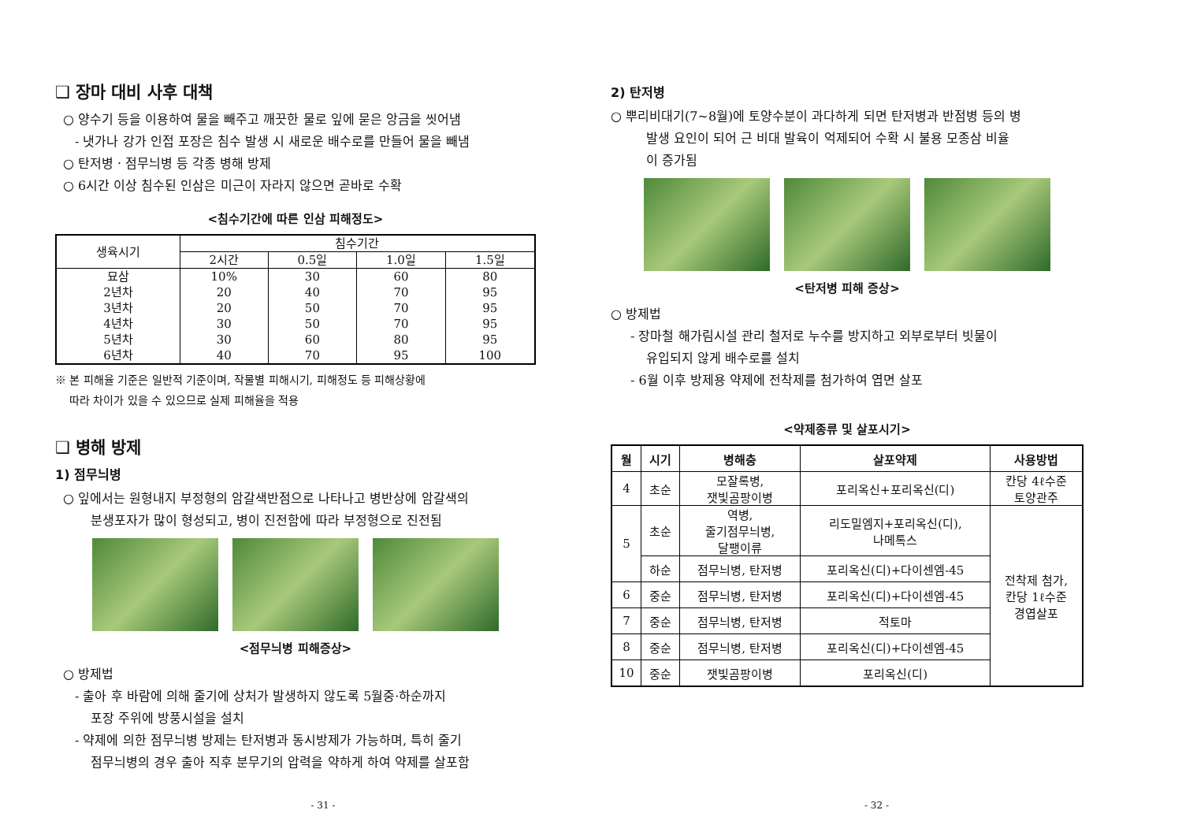❑ 장마 대비 사후 대책
○ 양수기 등을 이용하여 물을 빼주고 깨끗한 물로 잎에 묻은 앙금을 씻어냄
- 냇가나 강가 인접 포장은 침수 발생 시 새로운 배수로를 만들어 물을 빼냄
○ 탄저병ㆍ점무늬병 등 각종 병해 방제
○ 6시간 이상 침수된 인삼은 미근이 자라지 않으면 곧바로 수확
<침수기간에 따른 인삼 피해정도>
| 생육시기 | 침수기간 | | | |
| --- | --- | --- | --- | --- |
| | 2시간 | 0.5일 | 1.0일 | 1.5일 |
| 묘삼 2년차 3년차 4년차 5년차 6년차 | 10% 20 20 30 30 40 | 30 40 50 50 60 70 | 60 70 70 70 80 95 | 80 95 95 95 95 100 |
※ 본 피해율 기준은 일반적 기준이며, 작물별 피해시기, 피해정도 등 피해상황에
따라 차이가 있을 수 있으므로 실제 피해율을 적용
❑ 병해 방제
1) 점무늬병
○ 잎에서는 원형내지 부정형의 암갈색반점으로 나타나고 병반상에 암갈색의
분생포자가 많이 형성되고, 병이 진전함에 따라 부정형으로 진전됨
<점무늬병 피해증상>
○ 방제법
- 출아 후 바람에 의해 줄기에 상처가 발생하지 않도록 5월중·하순까지
포장 주위에 방풍시설을 설치
- 약제에 의한 점무늬병 방제는 탄저병과 동시방제가 가능하며, 특히 줄기
점무늬병의 경우 출아 직후 분무기의 압력을 약하게 하여 약제를 살포함
- 31 -
2) 탄저병
○ 뿌리비대기(7~8월)에 토양수분이 과다하게 되면 탄저병과 반점병 등의 병
발생 요인이 되어 근 비대 발육이 억제되어 수확 시 불용 모종삼 비율
이 증가됨
<탄저병 피해 증상>
○ 방제법
- 장마철 해가림시설 관리 철저로 누수를 방지하고 외부로부터 빗물이
유입되지 않게 배수로를 설치
- 6월 이후 방제용 약제에 전착제를 첨가하여 엽면 살포
<약제종류 및 살포시기>
| 월 | 시기 | 병해충 | 살포약제 | 사용방법 |
| --- | --- | --- | --- | --- |
| 4 | 초순 | 모잘록병, 잿빛곰팡이병 | 포리옥신+포리옥신(디) | 칸당 4ℓ수준 토양관주 |
| 5 | 초순 | 역병, 줄기점무늬병, 달팽이류 | 리도밀엠지+포리옥신(디), 나메톡스 | 전착제 첨가, 칸당 1ℓ수준 경엽살포 |
| | 하순 | 점무늬병, 탄저병 | 포리옥신(디)+다이센엠-45 | |
| 6 | 중순 | 점무늬병, 탄저병 | 포리옥신(디)+다이센엠-45 | |
| 7 | 중순 | 점무늬병, 탄저병 | 적토마 | |
| 8 | 중순 | 점무늬병, 탄저병 | 포리옥신(디)+다이센엠-45 | |
| 10 | 중순 | 잿빛곰팡이병 | 포리옥신(디) | |
- 32 -